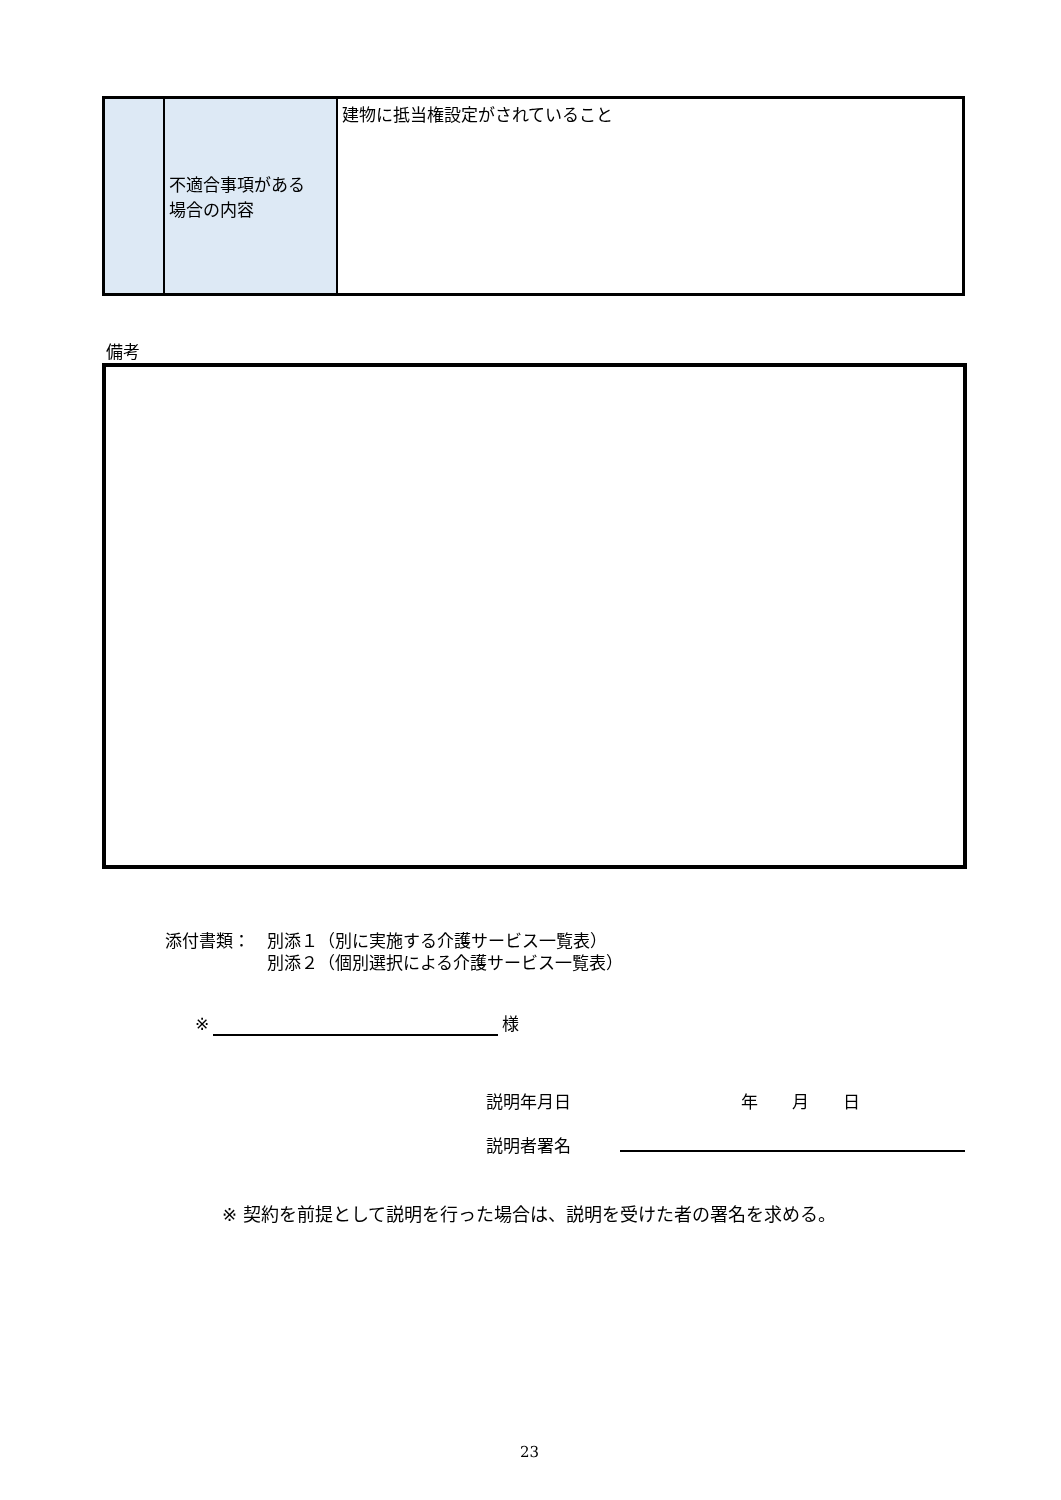| | 不適合事項がある 場合の内容 | 建物に抵当権設定がされていること |
備考
添付書類：　別添１（別に実施する介護サービス一覧表）
　　　　　　別添２（個別選択による介護サービス一覧表）
※ 様
説明年月日　　　　　　　　　　年　　月　　日
説明者署名
※ 契約を前提として説明を行った場合は、説明を受けた者の署名を求める。
23